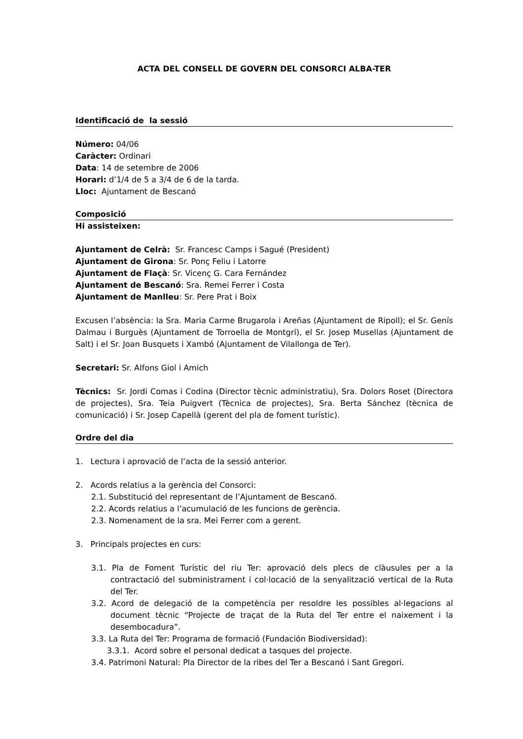ACTA DEL CONSELL DE GOVERN DEL CONSORCI ALBA-TER
Identificació de la sessió
Número: 04/06
Caràcter: Ordinari
Data: 14 de setembre de 2006
Horari: d’1/4 de 5 a 3/4 de 6 de la tarda.
Lloc: Ajuntament de Bescanó
Composició
Hi assisteixen:
Ajuntament de Celrà: Sr. Francesc Camps i Sagué (President)
Ajuntament de Girona: Sr. Ponç Feliu i Latorre
Ajuntament de Flaçà: Sr. Vicenç G. Cara Fernández
Ajuntament de Bescanó: Sra. Remei Ferrer i Costa
Ajuntament de Manlleu: Sr. Pere Prat i Boix
Excusen l’absència: la Sra. Maria Carme Brugarola i Areñas (Ajuntament de Ripoll); el Sr. Genís Dalmau i Burguès (Ajuntament de Torroella de Montgrí), el Sr. Josep Musellas (Ajuntament de Salt) i el Sr. Joan Busquets i Xambó (Ajuntament de Vilallonga de Ter).
Secretari: Sr. Alfons Giol i Amich
Tècnics: Sr. Jordi Comas i Codina (Director tècnic administratiu), Sra. Dolors Roset (Directora de projectes), Sra. Teia Puigvert (Tècnica de projectes), Sra. Berta Sánchez (tècnica de comunicació) i Sr. Josep Capellà (gerent del pla de foment turístic).
Ordre del dia
1. Lectura i aprovació de l’acta de la sessió anterior.
2. Acords relatius a la gerència del Consorci:
2.1. Substitució del representant de l’Ajuntament de Bescanó.
2.2. Acords relatius a l’acumulació de les funcions de gerència.
2.3. Nomenament de la sra. Mei Ferrer com a gerent.
3. Principals projectes en curs:
3.1. Pla de Foment Turístic del riu Ter: aprovació dels plecs de clàusules per a la contractació del subministrament i col·locació de la senyalització vertical de la Ruta del Ter.
3.2. Acord de delegació de la competència per resoldre les possibles al·legacions al document tècnic “Projecte de traçat de la Ruta del Ter entre el naixement i la desembocadura”.
3.3. La Ruta del Ter: Programa de formació (Fundación Biodiversidad):
3.3.1. Acord sobre el personal dedicat a tasques del projecte.
3.4. Patrimoni Natural: Pla Director de la ribes del Ter a Bescanó i Sant Gregori.